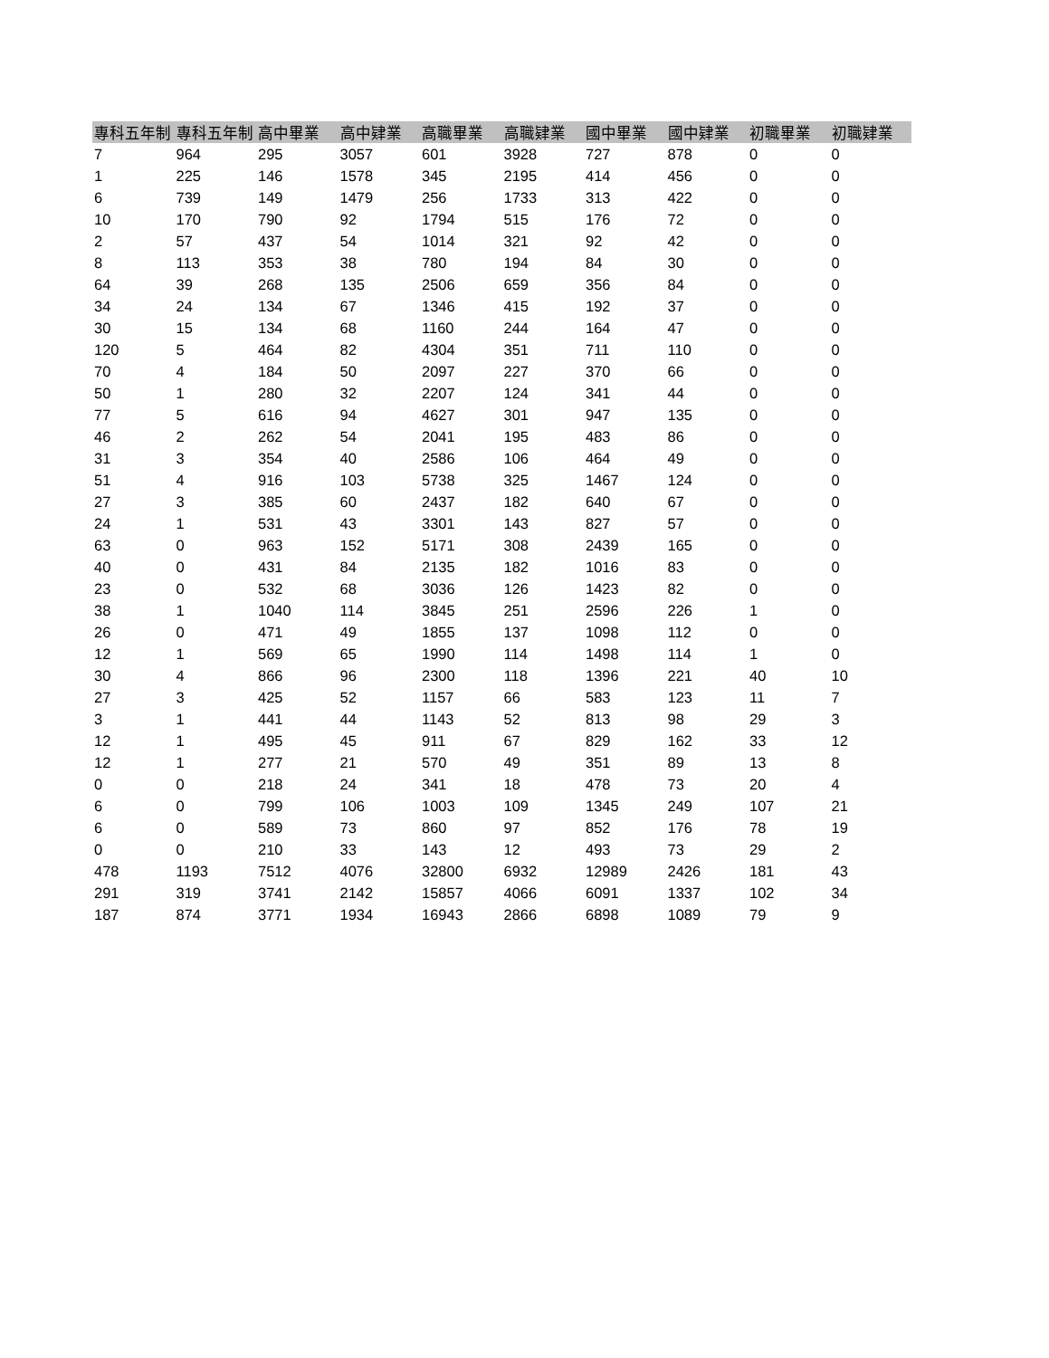| 專科五年制 | 專科五年制 | 高中畢業 | 高中肄業 | 高職畢業 | 高職肄業 | 國中畢業 | 國中肄業 | 初職畢業 | 初職肄業 |
| --- | --- | --- | --- | --- | --- | --- | --- | --- | --- |
| 7 | 964 | 295 | 3057 | 601 | 3928 | 727 | 878 | 0 | 0 |
| 1 | 225 | 146 | 1578 | 345 | 2195 | 414 | 456 | 0 | 0 |
| 6 | 739 | 149 | 1479 | 256 | 1733 | 313 | 422 | 0 | 0 |
| 10 | 170 | 790 | 92 | 1794 | 515 | 176 | 72 | 0 | 0 |
| 2 | 57 | 437 | 54 | 1014 | 321 | 92 | 42 | 0 | 0 |
| 8 | 113 | 353 | 38 | 780 | 194 | 84 | 30 | 0 | 0 |
| 64 | 39 | 268 | 135 | 2506 | 659 | 356 | 84 | 0 | 0 |
| 34 | 24 | 134 | 67 | 1346 | 415 | 192 | 37 | 0 | 0 |
| 30 | 15 | 134 | 68 | 1160 | 244 | 164 | 47 | 0 | 0 |
| 120 | 5 | 464 | 82 | 4304 | 351 | 711 | 110 | 0 | 0 |
| 70 | 4 | 184 | 50 | 2097 | 227 | 370 | 66 | 0 | 0 |
| 50 | 1 | 280 | 32 | 2207 | 124 | 341 | 44 | 0 | 0 |
| 77 | 5 | 616 | 94 | 4627 | 301 | 947 | 135 | 0 | 0 |
| 46 | 2 | 262 | 54 | 2041 | 195 | 483 | 86 | 0 | 0 |
| 31 | 3 | 354 | 40 | 2586 | 106 | 464 | 49 | 0 | 0 |
| 51 | 4 | 916 | 103 | 5738 | 325 | 1467 | 124 | 0 | 0 |
| 27 | 3 | 385 | 60 | 2437 | 182 | 640 | 67 | 0 | 0 |
| 24 | 1 | 531 | 43 | 3301 | 143 | 827 | 57 | 0 | 0 |
| 63 | 0 | 963 | 152 | 5171 | 308 | 2439 | 165 | 0 | 0 |
| 40 | 0 | 431 | 84 | 2135 | 182 | 1016 | 83 | 0 | 0 |
| 23 | 0 | 532 | 68 | 3036 | 126 | 1423 | 82 | 0 | 0 |
| 38 | 1 | 1040 | 114 | 3845 | 251 | 2596 | 226 | 1 | 0 |
| 26 | 0 | 471 | 49 | 1855 | 137 | 1098 | 112 | 0 | 0 |
| 12 | 1 | 569 | 65 | 1990 | 114 | 1498 | 114 | 1 | 0 |
| 30 | 4 | 866 | 96 | 2300 | 118 | 1396 | 221 | 40 | 10 |
| 27 | 3 | 425 | 52 | 1157 | 66 | 583 | 123 | 11 | 7 |
| 3 | 1 | 441 | 44 | 1143 | 52 | 813 | 98 | 29 | 3 |
| 12 | 1 | 495 | 45 | 911 | 67 | 829 | 162 | 33 | 12 |
| 12 | 1 | 277 | 21 | 570 | 49 | 351 | 89 | 13 | 8 |
| 0 | 0 | 218 | 24 | 341 | 18 | 478 | 73 | 20 | 4 |
| 6 | 0 | 799 | 106 | 1003 | 109 | 1345 | 249 | 107 | 21 |
| 6 | 0 | 589 | 73 | 860 | 97 | 852 | 176 | 78 | 19 |
| 0 | 0 | 210 | 33 | 143 | 12 | 493 | 73 | 29 | 2 |
| 478 | 1193 | 7512 | 4076 | 32800 | 6932 | 12989 | 2426 | 181 | 43 |
| 291 | 319 | 3741 | 2142 | 15857 | 4066 | 6091 | 1337 | 102 | 34 |
| 187 | 874 | 3771 | 1934 | 16943 | 2866 | 6898 | 1089 | 79 | 9 |